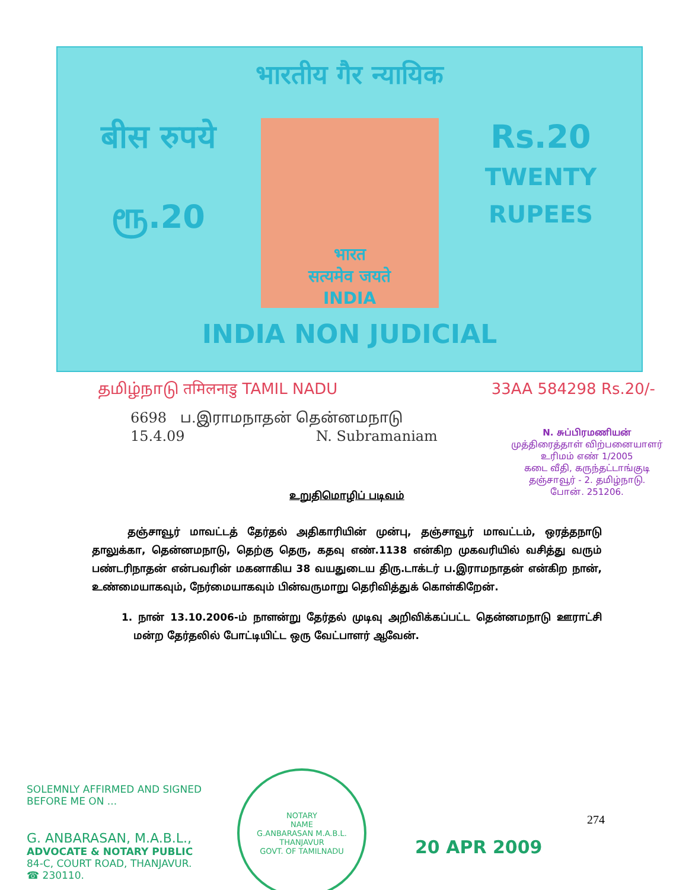भारतीय गैर न्यायिक
बीस रुपये
ரூ.20
भारत
सत्यमेव जयते
INDIA
Rs.20
TWENTY RUPEES
INDIA NON JUDICIAL
தமிழ்நாடு तमिलनाडु TAMIL NADU 33AA 584298 Rs.20/-
6698 ப.இராமநாதன் தென்னமநாடு
15.4.09 N. Subramaniam
N. சுப்பிரமணியன்
முத்திரைத்தாள் விற்பனையாளர்
உரிமம் எண் 1/2005
கடை வீதி, கருந்தட்டாங்குடி
தஞ்சாவூர் - 2. தமிழ்நாடு.
போன். 251206.
உறுதிமொழிப் படிவம்
தஞ்சாவூர் மாவட்டத் தேர்தல் அதிகாரியின் முன்பு, தஞ்சாவூர் மாவட்டம், ஒரத்தநாடு தாலுக்கா, தென்னமநாடு, தெற்கு தெரு, கதவு எண்.1138 என்கிற முகவரியில் வசித்து வரும் பண்டரிநாதன் என்பவரின் மகனாகிய 38 வயதுடைய திரு.டாக்டர் ப.இராமநாதன் என்கிற நான், உண்மையாகவும், நேர்மையாகவும் பின்வருமாறு தெரிவித்துக் கொள்கிறேன்.
1. நான் 13.10.2006-ம் நாளன்று தேர்தல் முடிவு அறிவிக்கப்பட்ட தென்னமநாடு ஊராட்சி மன்ற தேர்தலில் போட்டியிட்ட ஒரு வேட்பாளர் ஆவேன்.
SOLEMNLY AFFIRMED AND SIGNED
BEFORE ME ON ...
G. ANBARASAN, M.A.B.L.,
ADVOCATE & NOTARY PUBLIC
84-C, COURT ROAD, THANJAVUR.
☎ 230110.
NOTARY
NAME
G.ANBARASAN M.A.B.L.
THANJAVUR
GOVT. OF TAMILNADU
274
20 APR 2009